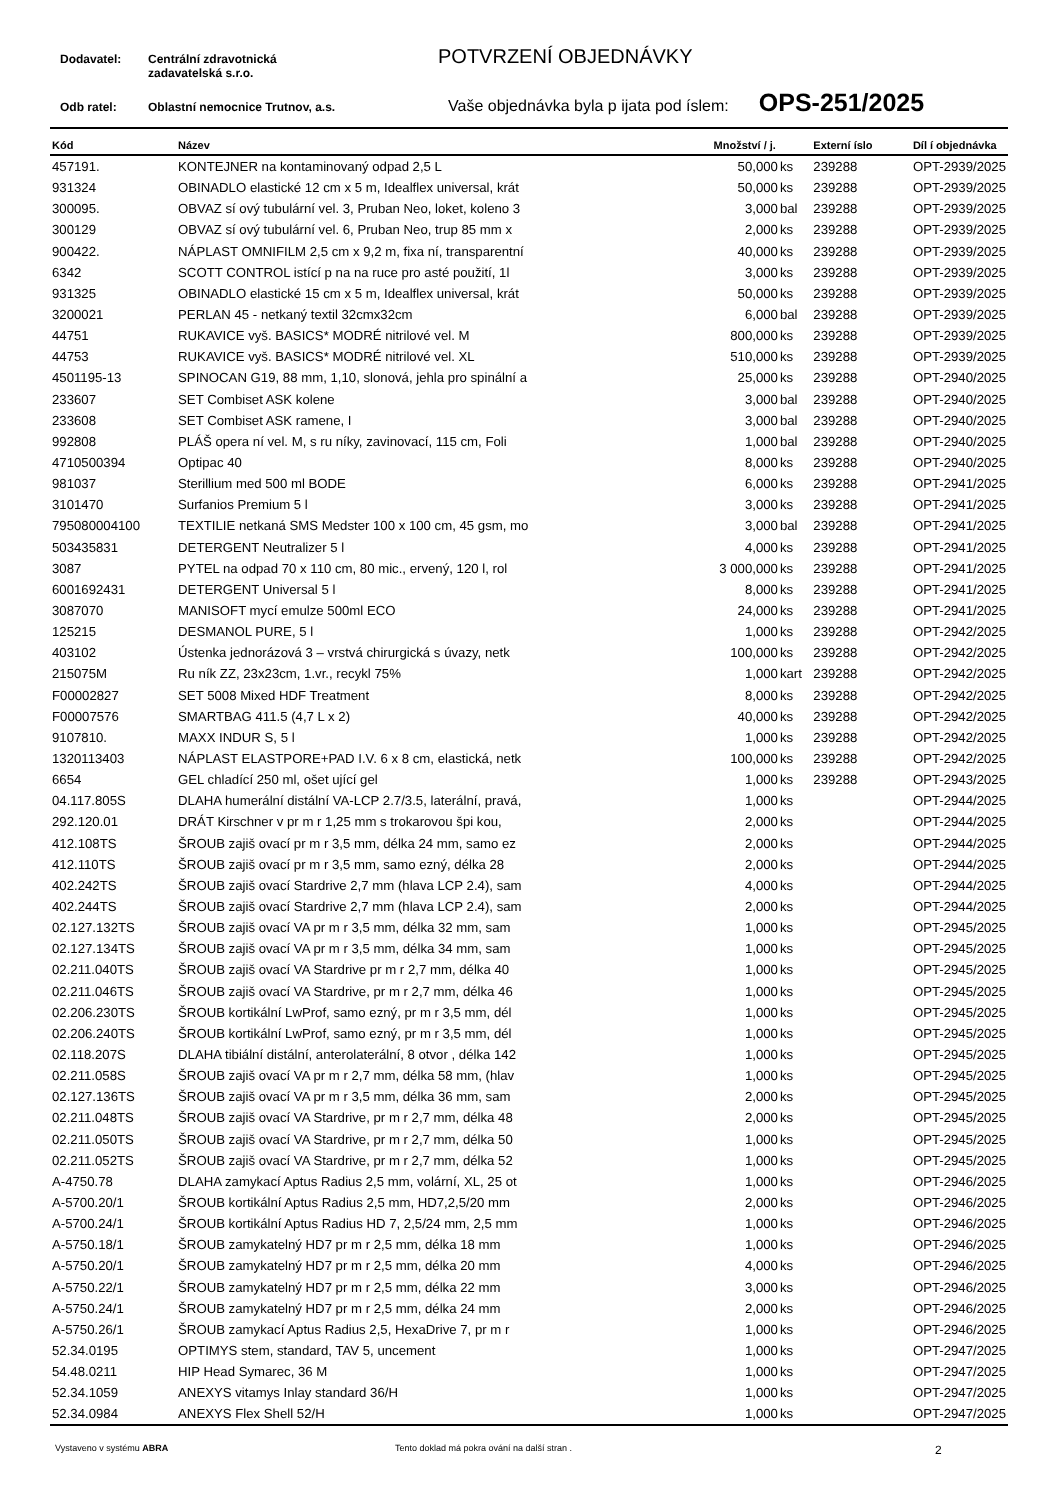Dodavatel: Centrální zdravotnická
zadavatelská s.r.o. POTVRZENÍ OBJEDNÁVKY
Odb ratel: Oblastní nemocnice Trutnov, a.s. Vaše objednávka byla p ijata pod íslem: OPS-251/2025
| Kód | Název | Množství / j. | | Externí íslo | Díl í objednávka |
| --- | --- | --- | --- | --- | --- |
| 457191. | KONTEJNER na kontaminovaný odpad 2,5 L | 50,000 | ks | 239288 | OPT-2939/2025 |
| 931324 | OBINADLO elastické 12 cm x 5 m, Idealflex universal, krát | 50,000 | ks | 239288 | OPT-2939/2025 |
| 300095. | OBVAZ sí ový tubulární vel. 3, Pruban Neo, loket, koleno 3 | 3,000 | bal | 239288 | OPT-2939/2025 |
| 300129 | OBVAZ sí ový tubulární vel. 6, Pruban Neo, trup 85 mm x | 2,000 | ks | 239288 | OPT-2939/2025 |
| 900422. | NÁPLAST OMNIFILM 2,5 cm x 9,2 m, fixa ní, transparentní | 40,000 | ks | 239288 | OPT-2939/2025 |
| 6342 | SCOTT CONTROL istící p na na ruce pro asté použití, 1l | 3,000 | ks | 239288 | OPT-2939/2025 |
| 931325 | OBINADLO elastické 15 cm x 5 m, Idealflex universal, krát | 50,000 | ks | 239288 | OPT-2939/2025 |
| 3200021 | PERLAN 45 - netkaný textil 32cmx32cm | 6,000 | bal | 239288 | OPT-2939/2025 |
| 44751 | RUKAVICE vyš. BASICS* MODRÉ nitrilové vel. M | 800,000 | ks | 239288 | OPT-2939/2025 |
| 44753 | RUKAVICE vyš. BASICS* MODRÉ nitrilové vel. XL | 510,000 | ks | 239288 | OPT-2939/2025 |
| 4501195-13 | SPINOCAN G19, 88 mm, 1,10, slonová, jehla pro spinální a | 25,000 | ks | 239288 | OPT-2940/2025 |
| 233607 | SET Combiset ASK kolene | 3,000 | bal | 239288 | OPT-2940/2025 |
| 233608 | SET Combiset ASK ramene, I | 3,000 | bal | 239288 | OPT-2940/2025 |
| 992808 | PLÁŠ opera ní vel. M, s ru níky, zavinovací, 115 cm, Foli | 1,000 | bal | 239288 | OPT-2940/2025 |
| 4710500394 | Optipac 40 | 8,000 | ks | 239288 | OPT-2940/2025 |
| 981037 | Sterillium med 500 ml BODE | 6,000 | ks | 239288 | OPT-2941/2025 |
| 3101470 | Surfanios Premium 5 l | 3,000 | ks | 239288 | OPT-2941/2025 |
| 795080004100 | TEXTILIE netkaná SMS Medster 100 x 100 cm, 45 gsm, mo | 3,000 | bal | 239288 | OPT-2941/2025 |
| 503435831 | DETERGENT Neutralizer 5 l | 4,000 | ks | 239288 | OPT-2941/2025 |
| 3087 | PYTEL na odpad 70 x 110 cm, 80 mic., ervený, 120 l, rol | 3 000,000 | ks | 239288 | OPT-2941/2025 |
| 6001692431 | DETERGENT Universal 5 l | 8,000 | ks | 239288 | OPT-2941/2025 |
| 3087070 | MANISOFT mycí emulze 500ml ECO | 24,000 | ks | 239288 | OPT-2941/2025 |
| 125215 | DESMANOL PURE, 5 l | 1,000 | ks | 239288 | OPT-2942/2025 |
| 403102 | Ústenka jednorázová 3 – vrstvá chirurgická s úvazy, netk | 100,000 | ks | 239288 | OPT-2942/2025 |
| 215075M | Ru ník ZZ, 23x23cm, 1.vr., recykl 75% | 1,000 | kart | 239288 | OPT-2942/2025 |
| F00002827 | SET 5008 Mixed HDF Treatment | 8,000 | ks | 239288 | OPT-2942/2025 |
| F00007576 | SMARTBAG 411.5 (4,7 L x 2) | 40,000 | ks | 239288 | OPT-2942/2025 |
| 9107810. | MAXX INDUR S, 5 l | 1,000 | ks | 239288 | OPT-2942/2025 |
| 1320113403 | NÁPLAST ELASTPORE+PAD I.V. 6 x 8 cm, elastická, netk | 100,000 | ks | 239288 | OPT-2942/2025 |
| 6654 | GEL chladící 250 ml, ošet ující gel | 1,000 | ks | 239288 | OPT-2943/2025 |
| 04.117.805S | DLAHA humerální distální VA-LCP 2.7/3.5, laterální, pravá, | 1,000 | ks | | OPT-2944/2025 |
| 292.120.01 | DRÁT Kirschner v pr m r 1,25 mm s trokarovou špi kou, | 2,000 | ks | | OPT-2944/2025 |
| 412.108TS | ŠROUB zajiš ovací pr m r 3,5 mm, délka 24 mm, samo ez | 2,000 | ks | | OPT-2944/2025 |
| 412.110TS | ŠROUB zajiš ovací pr m r 3,5 mm, samo ezný, délka 28 | 2,000 | ks | | OPT-2944/2025 |
| 402.242TS | ŠROUB zajiš ovací Stardrive 2,7 mm (hlava LCP 2.4), sam | 4,000 | ks | | OPT-2944/2025 |
| 402.244TS | ŠROUB zajiš ovací Stardrive 2,7 mm (hlava LCP 2.4), sam | 2,000 | ks | | OPT-2944/2025 |
| 02.127.132TS | ŠROUB zajiš ovací VA pr m r 3,5 mm, délka 32 mm, sam | 1,000 | ks | | OPT-2945/2025 |
| 02.127.134TS | ŠROUB zajiš ovací VA pr m r 3,5 mm, délka 34 mm, sam | 1,000 | ks | | OPT-2945/2025 |
| 02.211.040TS | ŠROUB zajiš ovací VA Stardrive pr m r 2,7 mm, délka 40 | 1,000 | ks | | OPT-2945/2025 |
| 02.211.046TS | ŠROUB zajiš ovací VA Stardrive, pr m r 2,7 mm, délka 46 | 1,000 | ks | | OPT-2945/2025 |
| 02.206.230TS | ŠROUB kortikální LwProf, samo ezný, pr m r 3,5 mm, dél | 1,000 | ks | | OPT-2945/2025 |
| 02.206.240TS | ŠROUB kortikální LwProf, samo ezný, pr m r 3,5 mm, dél | 1,000 | ks | | OPT-2945/2025 |
| 02.118.207S | DLAHA tibiální distální, anterolaterální, 8 otvor , délka 142 | 1,000 | ks | | OPT-2945/2025 |
| 02.211.058S | ŠROUB zajiš ovací VA pr m r 2,7 mm, délka 58 mm, (hlav | 1,000 | ks | | OPT-2945/2025 |
| 02.127.136TS | ŠROUB zajiš ovací VA pr m r 3,5 mm, délka 36 mm, sam | 2,000 | ks | | OPT-2945/2025 |
| 02.211.048TS | ŠROUB zajiš ovací VA Stardrive, pr m r 2,7 mm, délka 48 | 2,000 | ks | | OPT-2945/2025 |
| 02.211.050TS | ŠROUB zajiš ovací VA Stardrive, pr m r 2,7 mm, délka 50 | 1,000 | ks | | OPT-2945/2025 |
| 02.211.052TS | ŠROUB zajiš ovací VA Stardrive, pr m r 2,7 mm, délka 52 | 1,000 | ks | | OPT-2945/2025 |
| A-4750.78 | DLAHA zamykací Aptus Radius 2,5 mm, volární, XL, 25 ot | 1,000 | ks | | OPT-2946/2025 |
| A-5700.20/1 | ŠROUB kortikální Aptus Radius 2,5 mm, HD7,2,5/20 mm | 2,000 | ks | | OPT-2946/2025 |
| A-5700.24/1 | ŠROUB kortikální Aptus Radius HD 7, 2,5/24 mm, 2,5 mm | 1,000 | ks | | OPT-2946/2025 |
| A-5750.18/1 | ŠROUB zamykatelný HD7 pr m r 2,5 mm, délka 18 mm | 1,000 | ks | | OPT-2946/2025 |
| A-5750.20/1 | ŠROUB zamykatelný HD7 pr m r 2,5 mm, délka 20 mm | 4,000 | ks | | OPT-2946/2025 |
| A-5750.22/1 | ŠROUB zamykatelný HD7 pr m r 2,5 mm, délka 22 mm | 3,000 | ks | | OPT-2946/2025 |
| A-5750.24/1 | ŠROUB zamykatelný HD7 pr m r 2,5 mm, délka 24 mm | 2,000 | ks | | OPT-2946/2025 |
| A-5750.26/1 | ŠROUB zamykací Aptus Radius 2,5, HexaDrive 7, pr m r | 1,000 | ks | | OPT-2946/2025 |
| 52.34.0195 | OPTIMYS stem, standard, TAV 5, uncement | 1,000 | ks | | OPT-2947/2025 |
| 54.48.0211 | HIP Head Symarec, 36 M | 1,000 | ks | | OPT-2947/2025 |
| 52.34.1059 | ANEXYS vitamys Inlay standard 36/H | 1,000 | ks | | OPT-2947/2025 |
| 52.34.0984 | ANEXYS Flex Shell 52/H | 1,000 | ks | | OPT-2947/2025 |
Vystaveno v systému ABRA Tento doklad má pokra ování na další stran . 2